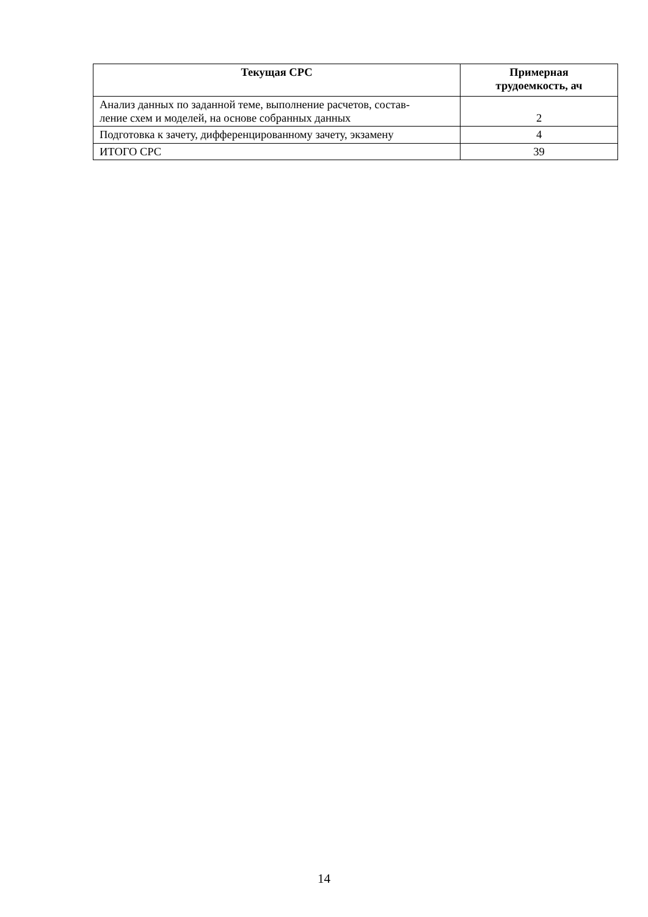| Текущая СРС | Примерная трудоемкость, ач |
| --- | --- |
| Анализ данных по заданной теме, выполнение расчетов, состав- ление схем и моделей, на основе собранных данных | 2 |
| Подготовка к зачету, дифференцированному зачету, экзамену | 4 |
| ИТОГО СРС | 39 |
14